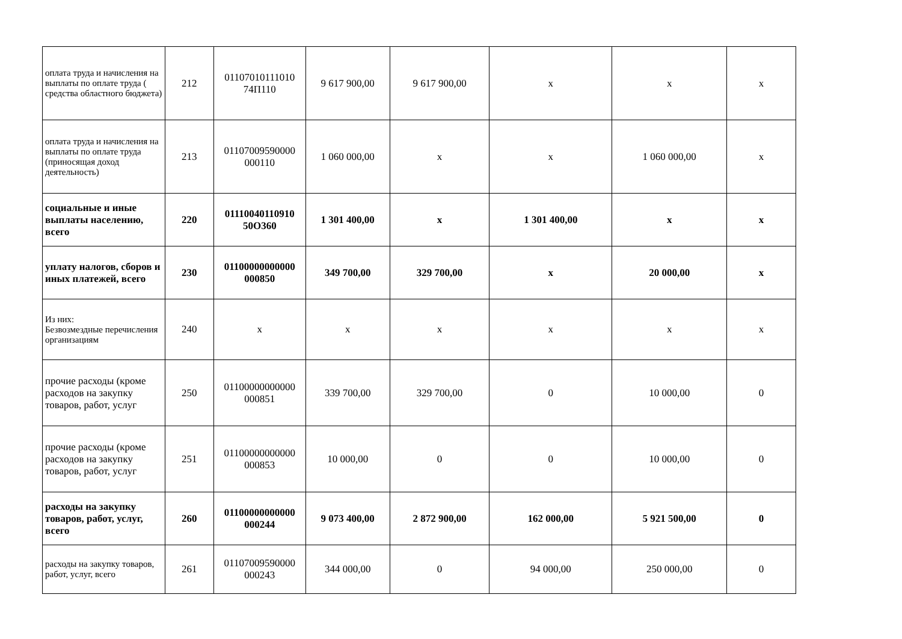| оплата труда и начисления на выплаты по оплате труда ( средства областного бюджета) | 212 | 01107010111010 74П110 | 9 617 900,00 | 9 617 900,00 | х | х | х |
| оплата труда и начисления на выплаты по оплате труда (приносящая доход деятельность) | 213 | 01107009590000 000110 | 1 060 000,00 | х | х | 1 060 000,00 | х |
| социальные и иные выплаты населению, всего | 220 | 01110040110910 50О360 | 1 301 400,00 | х | 1 301 400,00 | х | х |
| уплату налогов, сборов и иных платежей, всего | 230 | 01100000000000 000850 | 349 700,00 | 329 700,00 | х | 20 000,00 | х |
| Из них: Безвозмездные перечисления организациям | 240 | х | х | х | х | х | х |
| прочие расходы (кроме расходов на закупку товаров, работ, услуг | 250 | 01100000000000 000851 | 339 700,00 | 329 700,00 | 0 | 10 000,00 | 0 |
| прочие расходы (кроме расходов на закупку товаров, работ, услуг | 251 | 01100000000000 000853 | 10 000,00 | 0 | 0 | 10 000,00 | 0 |
| расходы на закупку товаров, работ, услуг, всего | 260 | 01100000000000 000244 | 9 073 400,00 | 2 872 900,00 | 162 000,00 | 5 921 500,00 | 0 |
| расходы на закупку товаров, работ, услуг, всего | 261 | 01107009590000 000243 | 344 000,00 | 0 | 94 000,00 | 250 000,00 | 0 |